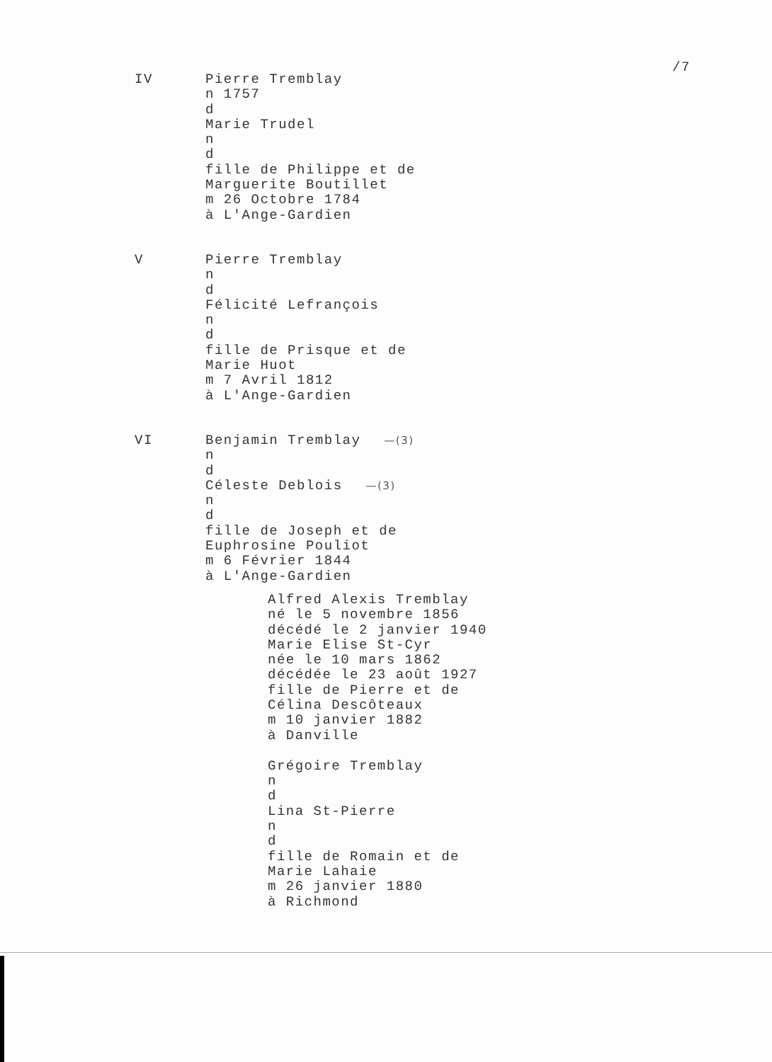/7
IV Pierre Tremblay
n 1757
d
Marie Trudel
n
d
fille de Philippe et de
Marguerite Boutillet
m 26 Octobre 1784
à L'Ange-Gardien
V Pierre Tremblay
n
d
Félicité Lefrançois
n
d
fille de Prisque et de
Marie Huot
m 7 Avril 1812
à L'Ange-Gardien
VI Benjamin Tremblay —(3)
n
d
Céleste Deblois —(3)
n
d
fille de Joseph et de
Euphrosine Pouliot
m 6 Février 1844
à L'Ange-Gardien
Alfred Alexis Tremblay
né le 5 novembre 1856
décédé le 2 janvier 1940
Marie Elise St-Cyr
née le 10 mars 1862
décédée le 23 août 1927
fille de Pierre et de
Célina Descôteaux
m 10 janvier 1882
à Danville
Grégoire Tremblay
n
d
Lina St-Pierre
n
d
fille de Romain et de
Marie Lahaie
m 26 janvier 1880
à Richmond